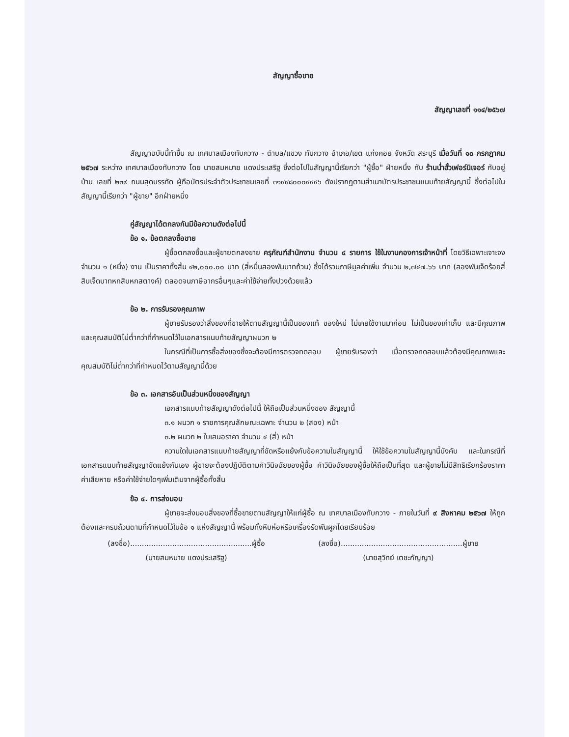สัญญาซื้อขาย
สัญญาเลขที่ ๑๑๔/๒๕๖๗
สัญญาฉบับนี้ทำขึ้น ณ เทศบาลเมืองทับกวาง - ตำบล/แขวง ทับกวาง อำเภอ/เขต แก่งคอย จังหวัด สระบุรี เมื่อวันที่ ๑๐ กรกฎาคม ๒๕๖๗ ระหว่าง เทศบาลเมืองทับกวาง โดย นายสมหมาย แดงประเสริฐ ซึ่งต่อไปในสัญญานี้เรียกว่า "ผู้ซื้อ" ฝ่ายหนึ่ง กับ ร้านน่ำฮั้วเฟอร์นิเจอร์ กับอยู่บ้าน เลขที่ ๒๓๙ ถนนสุดบรรทัด ผู้ถือบัตรประจำตัวประชาชนเลขที่ ๓๑๙๙๘๐๐๐๔๔๔๖ ดังปรากฏตามสำเนาบัตรประชาชนแนบท้ายสัญญานี้ ซึ่งต่อไปในสัญญานี้เรียกว่า "ผู้ขาย" อีกฝ่ายหนึ่ง
คู่สัญญาได้ตกลงกันมีข้อความดังต่อไปนี้
ข้อ ๑. ข้อตกลงซื้อขาย
ผู้ซื้อตกลงซื้อและผู้ขายตกลงขาย ครุภัณฑ์สำนักงาน จำนวน ๔ รายการ ใช้ในงานกองการเจ้าหน้าที่ โดยวิธีเฉพาะเจาะจง จำนวน ๑ (หนึ่ง) งาน เป็นราคาทั้งสิ้น ๔๒,๐๐๐.๐๐ บาท (สี่หมื่นสองพันบาทถ้วน) ซึ่งได้รวมภาษีมูลค่าเพิ่ม จำนวน ๒,๗๔๗.๖๖ บาท (สองพันเจ็ดร้อยสี่สิบเจ็ดบาทหกสิบหกสตางค์) ตลอดจนภาษีอากรอื่นๆและค่าใช้จ่ายทั้งปวงด้วยแล้ว
ข้อ ๒. การรับรองคุณภาพ
ผู้ขายรับรองว่าสิ่งของที่ขายให้ตามสัญญานี้เป็นของแท้ ของใหม่ ไม่เคยใช้งานมาก่อน ไม่เป็นของเก่าเก็บ และมีคุณภาพ และคุณสมบัติไม่ต่ำกว่าที่กำหนดไว้ในเอกสารแนบท้ายสัญญาผนวก ๒
ในกรณีที่เป็นการซื้อสิ่งของซึ่งจะต้องมีการตรวจทดสอบ ผู้ขายรับรองว่า เมื่อตรวจทดสอบแล้วต้องมีคุณภาพและคุณสมบัติไม่ต่ำกว่าที่กำหนดไว้ตามสัญญานี้ด้วย
ข้อ ๓. เอกสารอันเป็นส่วนหนึ่งของสัญญา
เอกสารแนบท้ายสัญญาดังต่อไปนี้ ให้ถือเป็นส่วนหนึ่งของ สัญญานี้
๓.๑ ผนวก ๑ รายการคุณลักษณะเฉพาะ จำนวน ๒ (สอง) หน้า
๓.๒ ผนวก ๒ ใบเสนอราคา จำนวน ๔ (สี่) หน้า
ความใดในเอกสารแนบท้ายสัญญาที่ขัดหรือแย้งกับข้อความในสัญญานี้ ให้ใช้ข้อความในสัญญานี้บังคับ และในกรณีที่เอกสารแนบท้ายสัญญาขัดแย้งกันเอง ผู้ขายจะต้องปฏิบัติตามคำวินิจฉัยของผู้ซื้อ คำวินิจฉัยของผู้ซื้อให้ถือเป็นที่สุด และผู้ขายไม่มีสิทธิเรียกร้องราคา ค่าเสียหาย หรือค่าใช้จ่ายใดๆเพิ่มเติมจากผู้ซื้อทั้งสิ้น
ข้อ ๔. การส่งมอบ
ผู้ขายจะส่งมอบสิ่งของที่ซื้อขายตามสัญญาให้แก่ผู้ซื้อ ณ เทศบาลเมืองทับกวาง - ภายในวันที่ ๙ สิงหาคม ๒๕๖๗ ให้ถูกต้องและครบถ้วนตามที่กำหนดไว้ในข้อ ๑ แห่งสัญญานี้ พร้อมทั้งหีบห่อหรือเครื่องรัดพันผูกโดยเรียบร้อย
(ลงชื่อ)....................................................ผู้ซื้อ
(นายสมหมาย แดงประเสริฐ)
(ลงชื่อ)....................................................ผู้ขาย
(นายสุวิทย์ เตชะกัญญา)